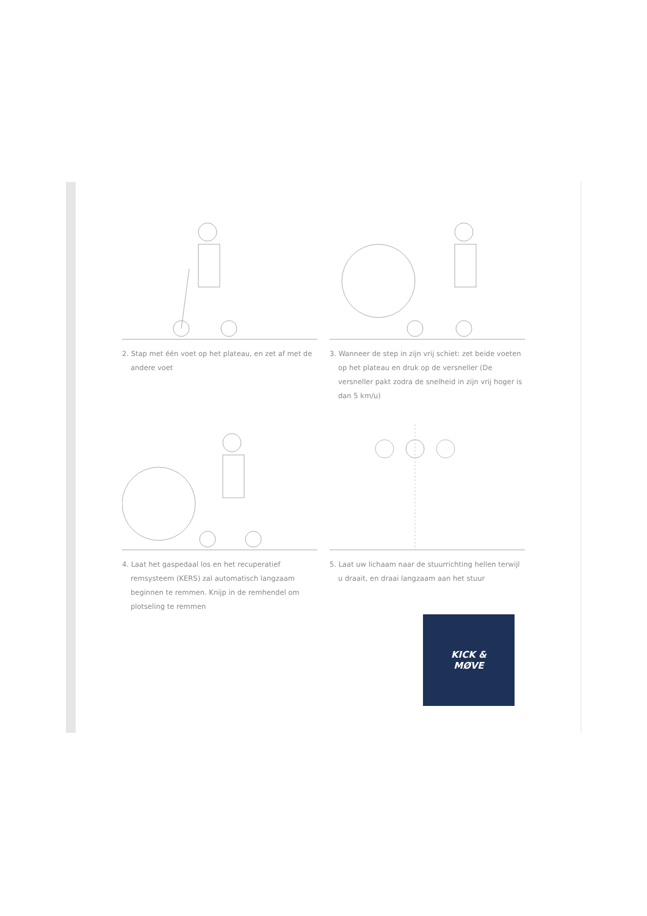2. Stap met één voet op het plateau, en zet af met de andere voet
3. Wanneer de step in zijn vrij schiet: zet beide voeten op het plateau en druk op de versneller (De versneller pakt zodra de snelheid in zijn vrij hoger is dan 5 km/u)
4. Laat het gaspedaal los en het recuperatief remsysteem (KERS) zal automatisch langzaam beginnen te remmen. Knijp in de remhendel om plotseling te remmen
5. Laat uw lichaam naar de stuurrichting hellen terwijl u draait, en draai langzaam aan het stuur
KICK &
MØVE